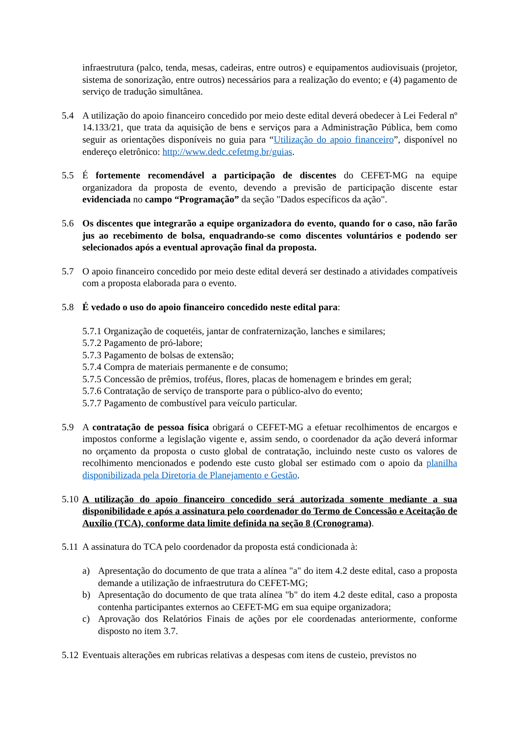infraestrutura (palco, tenda, mesas, cadeiras, entre outros) e equipamentos audiovisuais (projetor, sistema de sonorização, entre outros) necessários para a realização do evento; e (4) pagamento de serviço de tradução simultânea.
5.4 A utilização do apoio financeiro concedido por meio deste edital deverá obedecer à Lei Federal nº 14.133/21, que trata da aquisição de bens e serviços para a Administração Pública, bem como seguir as orientações disponíveis no guia para “Utilização do apoio financeiro”, disponível no endereço eletrônico: http://www.dedc.cefetmg.br/guias.
5.5 É fortemente recomendável a participação de discentes do CEFET-MG na equipe organizadora da proposta de evento, devendo a previsão de participação discente estar evidenciada no campo “Programação” da seção "Dados específicos da ação".
5.6 Os discentes que integrarão a equipe organizadora do evento, quando for o caso, não farão jus ao recebimento de bolsa, enquadrando-se como discentes voluntários e podendo ser selecionados após a eventual aprovação final da proposta.
5.7 O apoio financeiro concedido por meio deste edital deverá ser destinado a atividades compatíveis com a proposta elaborada para o evento.
5.8 É vedado o uso do apoio financeiro concedido neste edital para:
5.7.1 Organização de coquetéis, jantar de confraternização, lanches e similares;
5.7.2 Pagamento de pró-labore;
5.7.3 Pagamento de bolsas de extensão;
5.7.4 Compra de materiais permanente e de consumo;
5.7.5 Concessão de prêmios, troféus, flores, placas de homenagem e brindes em geral;
5.7.6 Contratação de serviço de transporte para o público-alvo do evento;
5.7.7 Pagamento de combustível para veículo particular.
5.9 A contratação de pessoa física obrigará o CEFET-MG a efetuar recolhimentos de encargos e impostos conforme a legislação vigente e, assim sendo, o coordenador da ação deverá informar no orçamento da proposta o custo global de contratação, incluindo neste custo os valores de recolhimento mencionados e podendo este custo global ser estimado com o apoio da planilha disponibilizada pela Diretoria de Planejamento e Gestão.
5.10
A utilização do apoio financeiro concedido será autorizada somente mediante a sua disponibilidade e após a assinatura pelo coordenador do Termo de Concessão e Aceitação de Auxílio (TCA), conforme data limite definida na seção 8 (Cronograma).
5.11
A assinatura do TCA pelo coordenador da proposta está condicionada à:
a) Apresentação do documento de que trata a alínea "a" do item 4.2 deste edital, caso a proposta demande a utilização de infraestrutura do CEFET-MG;
b) Apresentação do documento de que trata alínea "b" do item 4.2 deste edital, caso a proposta contenha participantes externos ao CEFET-MG em sua equipe organizadora;
c) Aprovação dos Relatórios Finais de ações por ele coordenadas anteriormente, conforme disposto no item 3.7.
5.12
Eventuais alterações em rubricas relativas a despesas com itens de custeio, previstos no